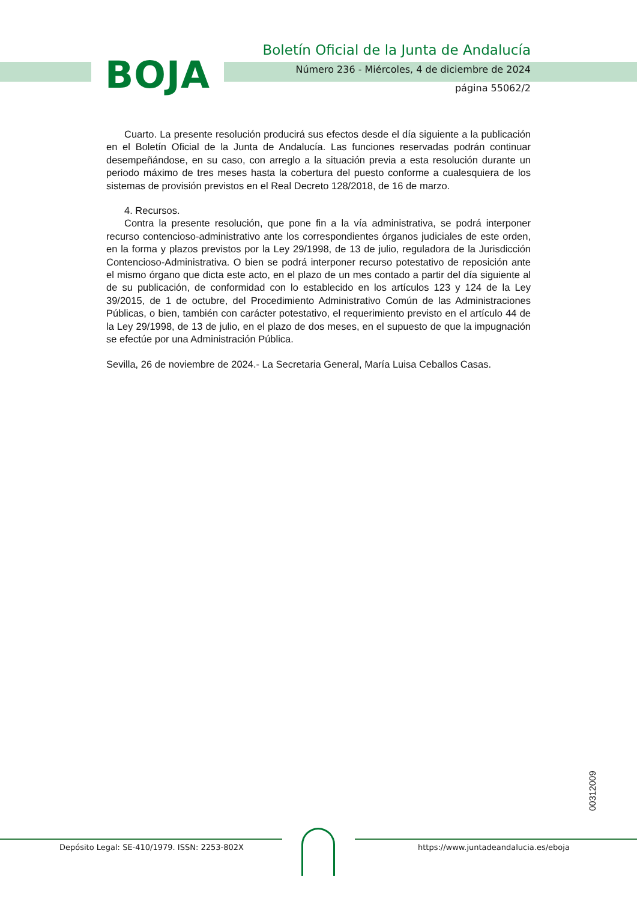BOJA
Boletín Oficial de la Junta de Andalucía
Número 236 - Miércoles, 4 de diciembre de 2024
página 55062/2
Cuarto. La presente resolución producirá sus efectos desde el día siguiente a la publicación en el Boletín Oficial de la Junta de Andalucía. Las funciones reservadas podrán continuar desempeñándose, en su caso, con arreglo a la situación previa a esta resolución durante un periodo máximo de tres meses hasta la cobertura del puesto conforme a cualesquiera de los sistemas de provisión previstos en el Real Decreto 128/2018, de 16 de marzo.
4. Recursos.
Contra la presente resolución, que pone fin a la vía administrativa, se podrá interponer recurso contencioso-administrativo ante los correspondientes órganos judiciales de este orden, en la forma y plazos previstos por la Ley 29/1998, de 13 de julio, reguladora de la Jurisdicción Contencioso-Administrativa. O bien se podrá interponer recurso potestativo de reposición ante el mismo órgano que dicta este acto, en el plazo de un mes contado a partir del día siguiente al de su publicación, de conformidad con lo establecido en los artículos 123 y 124 de la Ley 39/2015, de 1 de octubre, del Procedimiento Administrativo Común de las Administraciones Públicas, o bien, también con carácter potestativo, el requerimiento previsto en el artículo 44 de la Ley 29/1998, de 13 de julio, en el plazo de dos meses, en el supuesto de que la impugnación se efectúe por una Administración Pública.
Sevilla, 26 de noviembre de 2024.- La Secretaria General, María Luisa Ceballos Casas.
00312009
Depósito Legal: SE-410/1979. ISSN: 2253-802X
https://www.juntadeandalucia.es/eboja